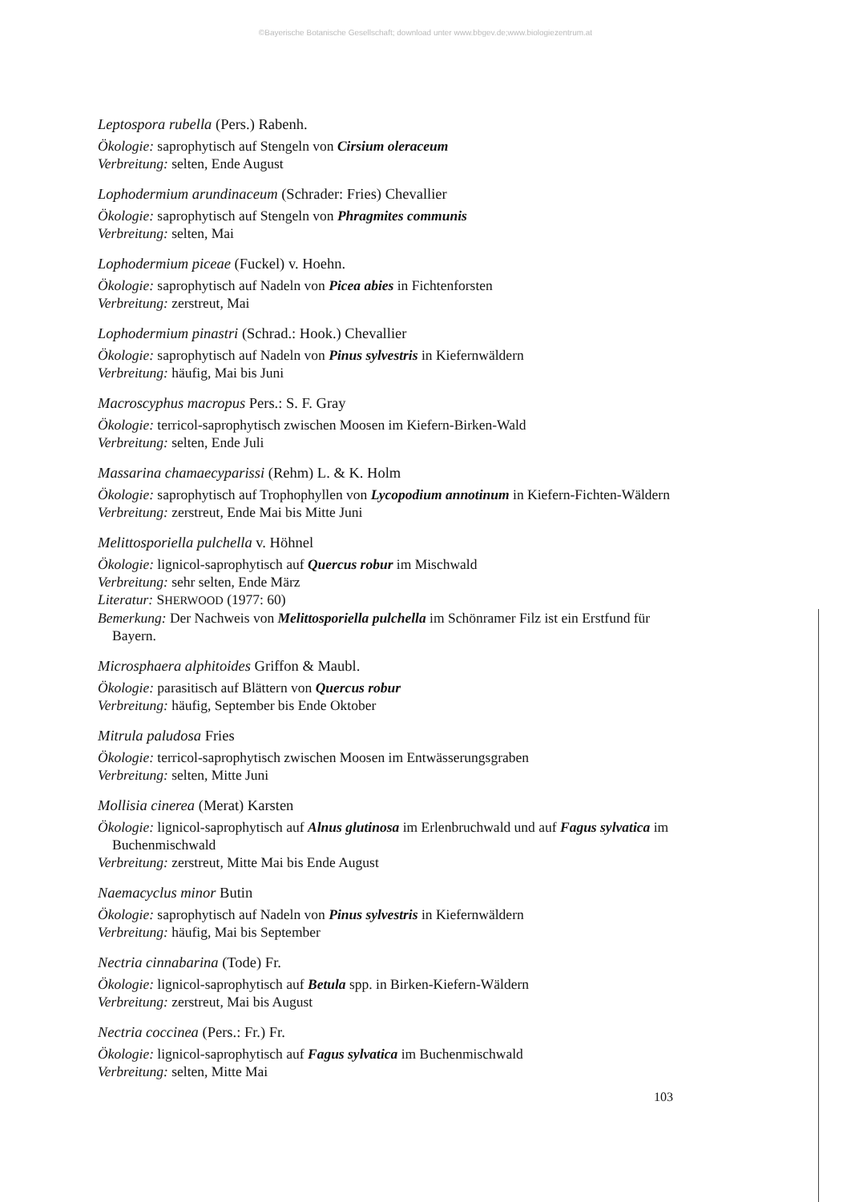©Bayerische Botanische Gesellschaft; download unter www.bbgev.de;www.biologiezentrum.at
Leptospora rubella (Pers.) Rabenh.
Ökologie: saprophytisch auf Stengeln von Cirsium oleraceum
Verbreitung: selten, Ende August
Lophodermium arundinaceum (Schrader: Fries) Chevallier
Ökologie: saprophytisch auf Stengeln von Phragmites communis
Verbreitung: selten, Mai
Lophodermium piceae (Fuckel) v. Hoehn.
Ökologie: saprophytisch auf Nadeln von Picea abies in Fichtenforsten
Verbreitung: zerstreut, Mai
Lophodermium pinastri (Schrad.: Hook.) Chevallier
Ökologie: saprophytisch auf Nadeln von Pinus sylvestris in Kiefernwäldern
Verbreitung: häufig, Mai bis Juni
Macroscyphus macropus Pers.: S. F. Gray
Ökologie: terricol-saprophytisch zwischen Moosen im Kiefern-Birken-Wald
Verbreitung: selten, Ende Juli
Massarina chamaecyparissi (Rehm) L. & K. Holm
Ökologie: saprophytisch auf Trophophyllen von Lycopodium annotinum in Kiefern-Fichten-Wäldern
Verbreitung: zerstreut, Ende Mai bis Mitte Juni
Melittosporiella pulchella v. Höhnel
Ökologie: lignicol-saprophytisch auf Quercus robur im Mischwald
Verbreitung: sehr selten, Ende März
Literatur: SHERWOOD (1977: 60)
Bemerkung: Der Nachweis von Melittosporiella pulchella im Schönramer Filz ist ein Erstfund für Bayern.
Microsphaera alphitoides Griffon & Maubl.
Ökologie: parasitisch auf Blättern von Quercus robur
Verbreitung: häufig, September bis Ende Oktober
Mitrula paludosa Fries
Ökologie: terricol-saprophytisch zwischen Moosen im Entwässerungsgraben
Verbreitung: selten, Mitte Juni
Mollisia cinerea (Merat) Karsten
Ökologie: lignicol-saprophytisch auf Alnus glutinosa im Erlenbruchwald und auf Fagus sylvatica im Buchenmischwald
Verbreitung: zerstreut, Mitte Mai bis Ende August
Naemacyclus minor Butin
Ökologie: saprophytisch auf Nadeln von Pinus sylvestris in Kiefernwäldern
Verbreitung: häufig, Mai bis September
Nectria cinnabarina (Tode) Fr.
Ökologie: lignicol-saprophytisch auf Betula spp. in Birken-Kiefern-Wäldern
Verbreitung: zerstreut, Mai bis August
Nectria coccinea (Pers.: Fr.) Fr.
Ökologie: lignicol-saprophytisch auf Fagus sylvatica im Buchenmischwald
Verbreitung: selten, Mitte Mai
103